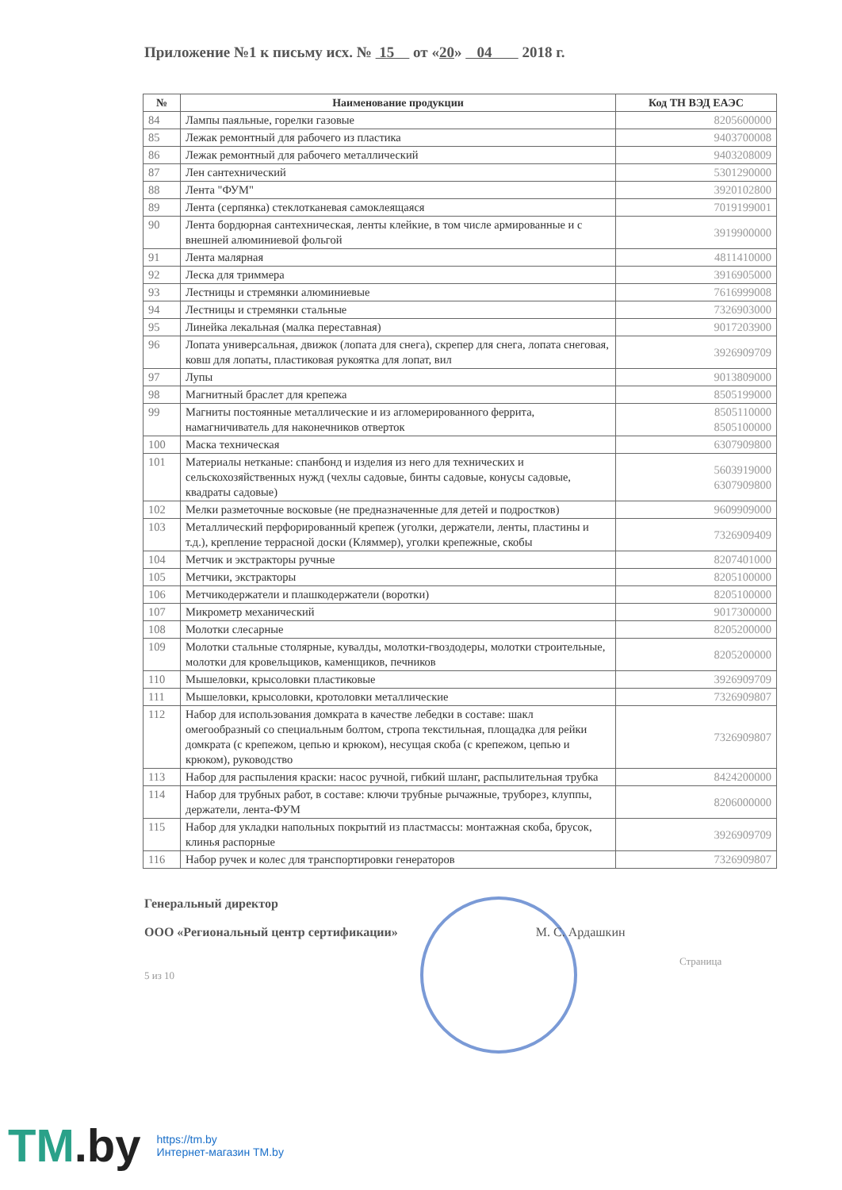Приложение №1 к письму исх. № 15 от «20» 04 2018 г.
| № | Наименование продукции | Код ТН ВЭД ЕАЭС |
| --- | --- | --- |
| 84 | Лампы паяльные, горелки газовые | 8205600000 |
| 85 | Лежак ремонтный для рабочего из пластика | 9403700008 |
| 86 | Лежак ремонтный для рабочего металлический | 9403208009 |
| 87 | Лен сантехнический | 5301290000 |
| 88 | Лента "ФУМ" | 3920102800 |
| 89 | Лента (серпянка) стеклотканевая самоклеящаяся | 7019199001 |
| 90 | Лента бордюрная сантехническая, ленты клейкие, в том числе армированные и с внешней алюминиевой фольгой | 3919900000 |
| 91 | Лента малярная | 4811410000 |
| 92 | Леска для триммера | 3916905000 |
| 93 | Лестницы и стремянки алюминиевые | 7616999008 |
| 94 | Лестницы и стремянки стальные | 7326903000 |
| 95 | Линейка лекальная (малка переставная) | 9017203900 |
| 96 | Лопата универсальная, движок (лопата для снега), скрепер для снега, лопата снеговая, ковш для лопаты, пластиковая рукоятка для лопат, вил | 3926909709 |
| 97 | Лупы | 9013809000 |
| 98 | Магнитный браслет для крепежа | 8505199000 |
| 99 | Магниты постоянные металлические и из агломерированного феррита, намагничиватель для наконечников отверток | 8505110000 8505100000 |
| 100 | Маска техническая | 6307909800 |
| 101 | Материалы нетканые: спанбонд и изделия из него для технических и сельскохозяйственных нужд (чехлы садовые, бинты садовые, конусы садовые, квадраты садовые) | 5603919000 6307909800 |
| 102 | Мелки разметочные восковые (не предназначенные для детей и подростков) | 9609909000 |
| 103 | Металлический перфорированный крепеж (уголки, держатели, ленты, пластины и т.д.), крепление террасной доски (Кляммер), уголки крепежные, скобы | 7326909409 |
| 104 | Метчик и экстракторы ручные | 8207401000 |
| 105 | Метчики, экстракторы | 8205100000 |
| 106 | Метчикодержатели и плашкодержатели (воротки) | 8205100000 |
| 107 | Микрометр механический | 9017300000 |
| 108 | Молотки слесарные | 8205200000 |
| 109 | Молотки стальные столярные, кувалды, молотки-гвоздодеры, молотки строительные, молотки для кровельщиков, каменщиков, печников | 8205200000 |
| 110 | Мышеловки, крысоловки пластиковые | 3926909709 |
| 111 | Мышеловки, крысоловки, кротоловки металлические | 7326909807 |
| 112 | Набор для использования домкрата в качестве лебедки в составе: шакл омегообразный со специальным болтом, стропа текстильная, площадка для рейки домкрата (с крепежом, цепью и крюком), несущая скоба (с крепежом, цепью и крюком), руководство | 7326909807 |
| 113 | Набор для распыления краски: насос ручной, гибкий шланг, распылительная трубка | 8424200000 |
| 114 | Набор для трубных работ, в составе: ключи трубные рычажные, труборез, клуппы, держатели, лента-ФУМ | 8206000000 |
| 115 | Набор для укладки напольных покрытий из пластмассы: монтажная скоба, брусок, клинья распорные | 3926909709 |
| 116 | Набор ручек и колес для транспортировки генераторов | 7326909807 |
Генеральный директор
ООО «Региональный центр сертификации» М. С. Ардашкин
Страница 5 из 10
TM.by
https://tm.by
Интернет-магазин TM.by